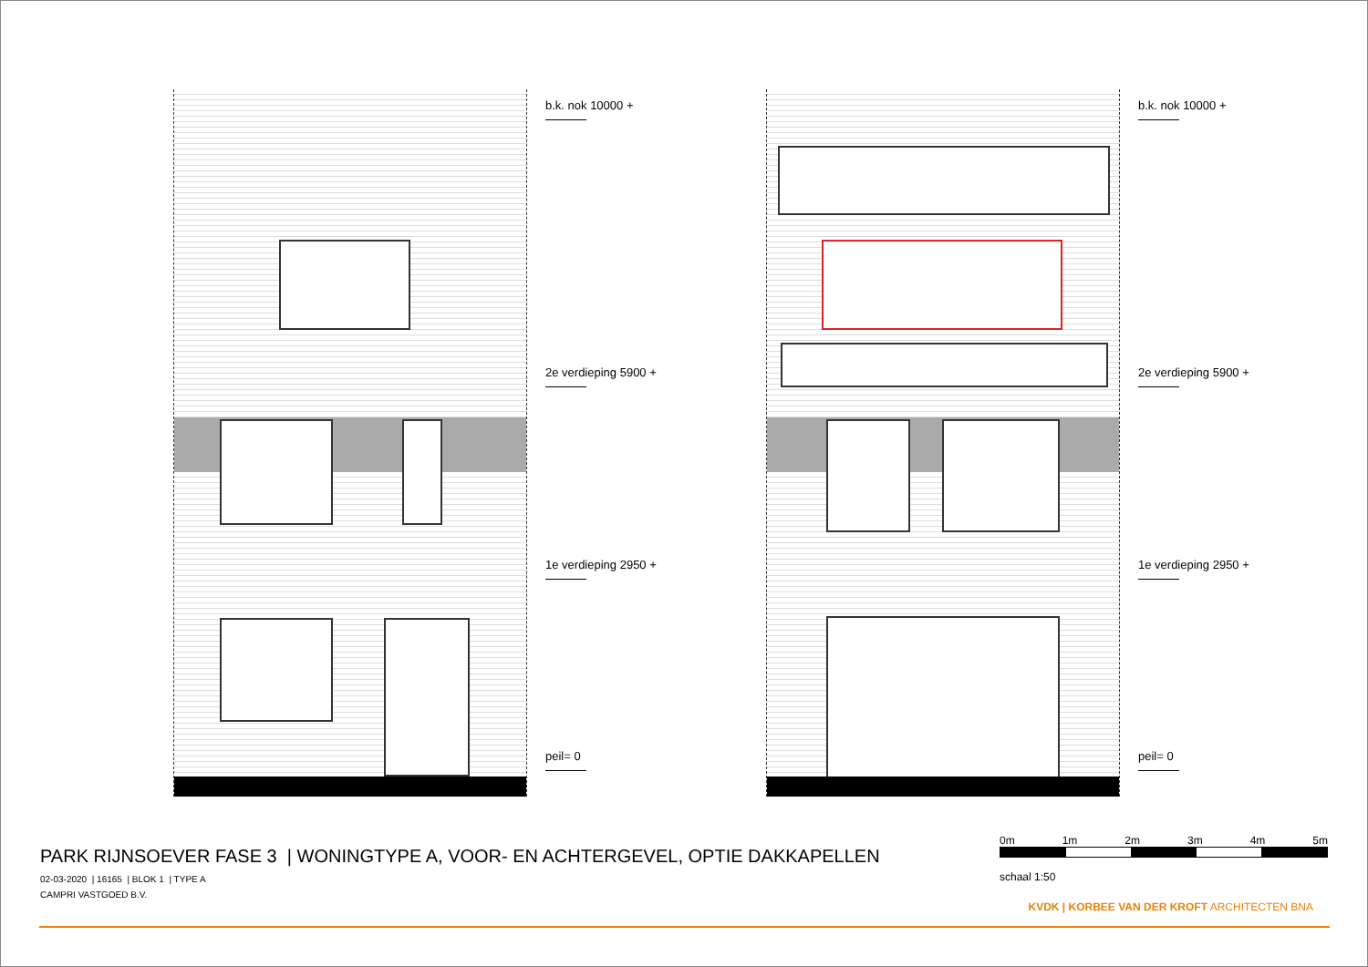b.k. nok 10000 +
2e verdieping 5900 +
1e verdieping 2950 +
peil= 0
b.k. nok 10000 +
2e verdieping 5900 +
1e verdieping 2950 +
peil= 0
PARK RIJNSOEVER FASE 3 | WONINGTYPE A, VOOR- EN ACHTERGEVEL, OPTIE DAKKAPELLEN
02-03-2020 | 16165 | BLOK 1 | TYPE A
CAMPRI VASTGOED B.V.
0m 1m 2m 3m 4m 5m
schaal 1:50
KVDK | KORBEE VAN DER KROFT ARCHITECTEN BNA